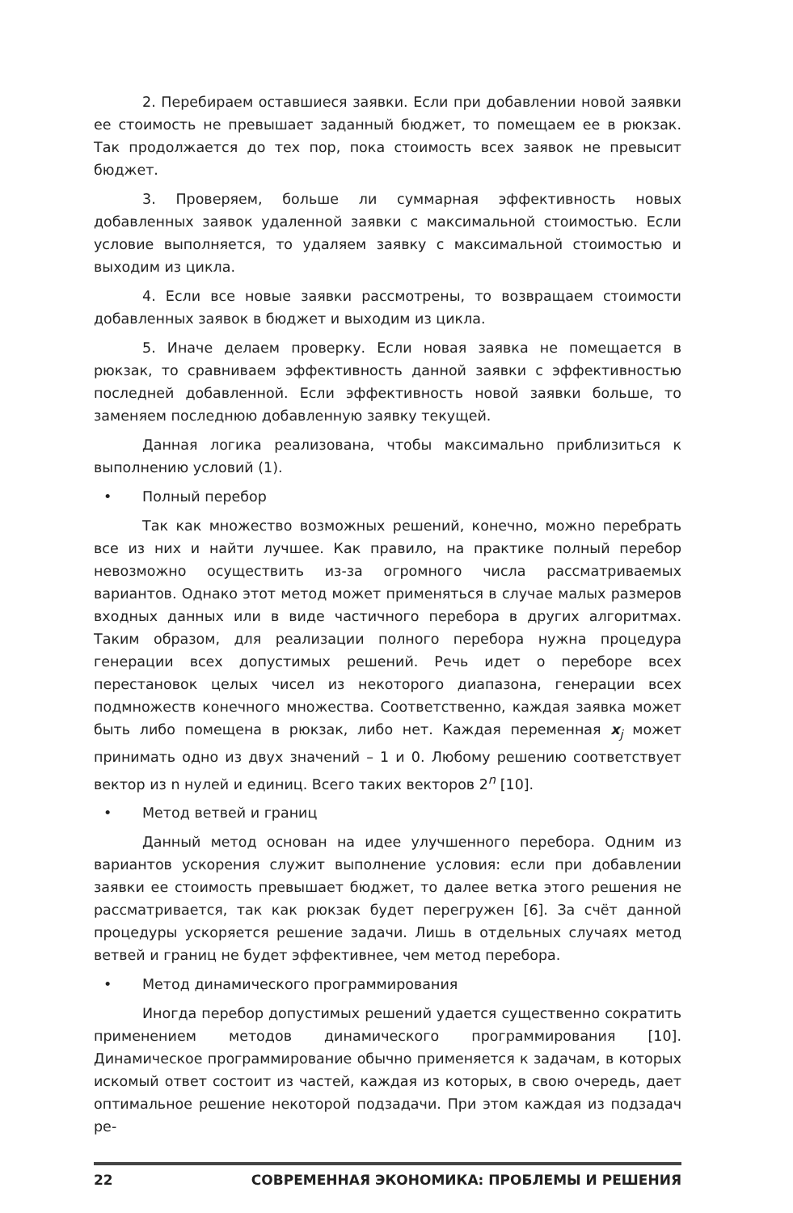2. Перебираем оставшиеся заявки. Если при добавлении новой заявки ее стоимость не превышает заданный бюджет, то помещаем ее в рюкзак. Так продолжается до тех пор, пока стоимость всех заявок не превысит бюджет.
3. Проверяем, больше ли суммарная эффективность новых добавленных заявок удаленной заявки с максимальной стоимостью. Если условие выполняется, то удаляем заявку с максимальной стоимостью и выходим из цикла.
4. Если все новые заявки рассмотрены, то возвращаем стоимости добавленных заявок в бюджет и выходим из цикла.
5. Иначе делаем проверку. Если новая заявка не помещается в рюкзак, то сравниваем эффективность данной заявки с эффективностью последней добавленной. Если эффективность новой заявки больше, то заменяем последнюю добавленную заявку текущей.
Данная логика реализована, чтобы максимально приблизиться к выполнению условий (1).
• Полный перебор
Так как множество возможных решений, конечно, можно перебрать все из них и найти лучшее. Как правило, на практике полный перебор невозможно осуществить из-за огромного числа рассматриваемых вариантов. Однако этот метод может применяться в случае малых размеров входных данных или в виде частичного перебора в других алгоритмах. Таким образом, для реализации полного перебора нужна процедура генерации всех допустимых решений. Речь идет о переборе всех перестановок целых чисел из некоторого диапазона, генерации всех подмножеств конечного множества. Соответственно, каждая заявка может быть либо помещена в рюкзак, либо нет. Каждая переменная x<sub>j</sub> может принимать одно из двух значений – 1 и 0. Любому решению соответствует вектор из n нулей и единиц. Всего таких векторов 2<sup>n</sup> [10].
• Метод ветвей и границ
Данный метод основан на идее улучшенного перебора. Одним из вариантов ускорения служит выполнение условия: если при добавлении заявки ее стоимость превышает бюджет, то далее ветка этого решения не рассматривается, так как рюкзак будет перегружен [6]. За счёт данной процедуры ускоряется решение задачи. Лишь в отдельных случаях метод ветвей и границ не будет эффективнее, чем метод перебора.
• Метод динамического программирования
Иногда перебор допустимых решений удается существенно сократить применением методов динамического программирования [10]. Динамическое программирование обычно применяется к задачам, в которых искомый ответ состоит из частей, каждая из которых, в свою очередь, дает оптимальное решение некоторой подзадачи. При этом каждая из подзадач ре-
22 СОВРЕМЕННАЯ ЭКОНОМИКА: ПРОБЛЕМЫ И РЕШЕНИЯ